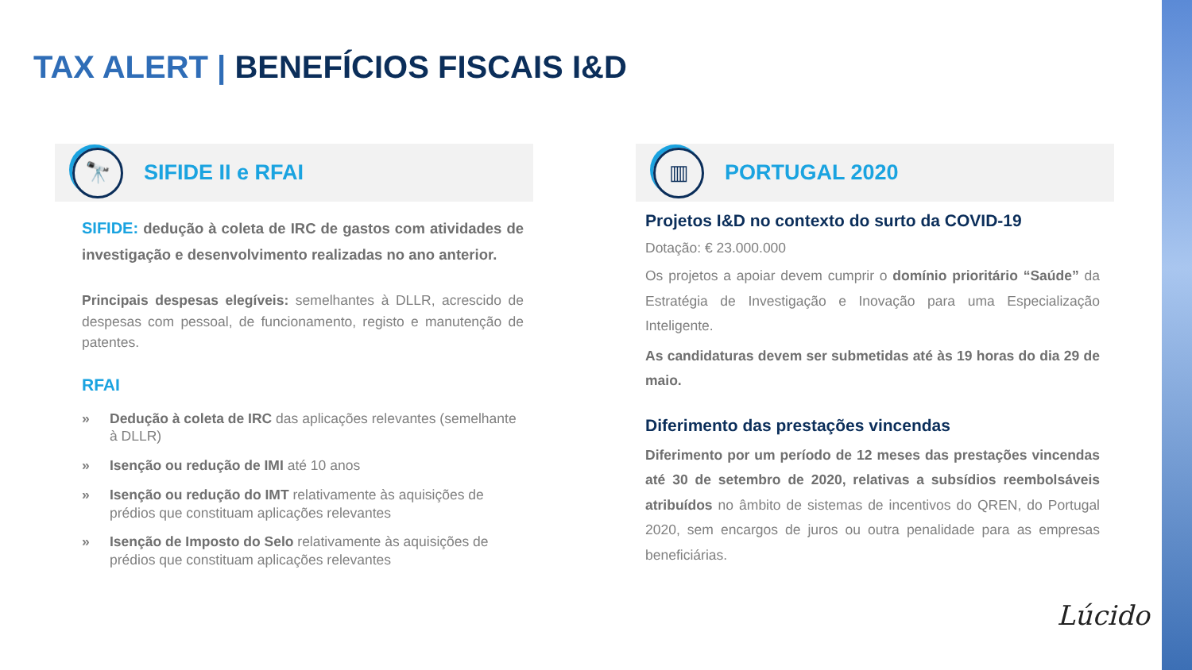TAX ALERT | BENEFÍCIOS FISCAIS I&D
🔭
SIFIDE II e RFAI
SIFIDE: dedução à coleta de IRC de gastos com atividades de investigação e desenvolvimento realizadas no ano anterior.
Principais despesas elegíveis: semelhantes à DLLR, acrescido de despesas com pessoal, de funcionamento, registo e manutenção de patentes.
RFAI
» Dedução à coleta de IRC das aplicações relevantes (semelhante à DLLR)
» Isenção ou redução de IMI até 10 anos
» Isenção ou redução do IMT relativamente às aquisições de prédios que constituam aplicações relevantes
» Isenção de Imposto do Selo relativamente às aquisições de prédios que constituam aplicações relevantes
▥
PORTUGAL 2020
Projetos I&D no contexto do surto da COVID-19
Dotação: € 23.000.000
Os projetos a apoiar devem cumprir o domínio prioritário “Saúde” da Estratégia de Investigação e Inovação para uma Especialização Inteligente.
As candidaturas devem ser submetidas até às 19 horas do dia 29 de maio.
Diferimento das prestações vincendas
Diferimento por um período de 12 meses das prestações vincendas até 30 de setembro de 2020, relativas a subsídios reembolsáveis atribuídos no âmbito de sistemas de incentivos do QREN, do Portugal 2020, sem encargos de juros ou outra penalidade para as empresas beneficiárias.
Lúcido